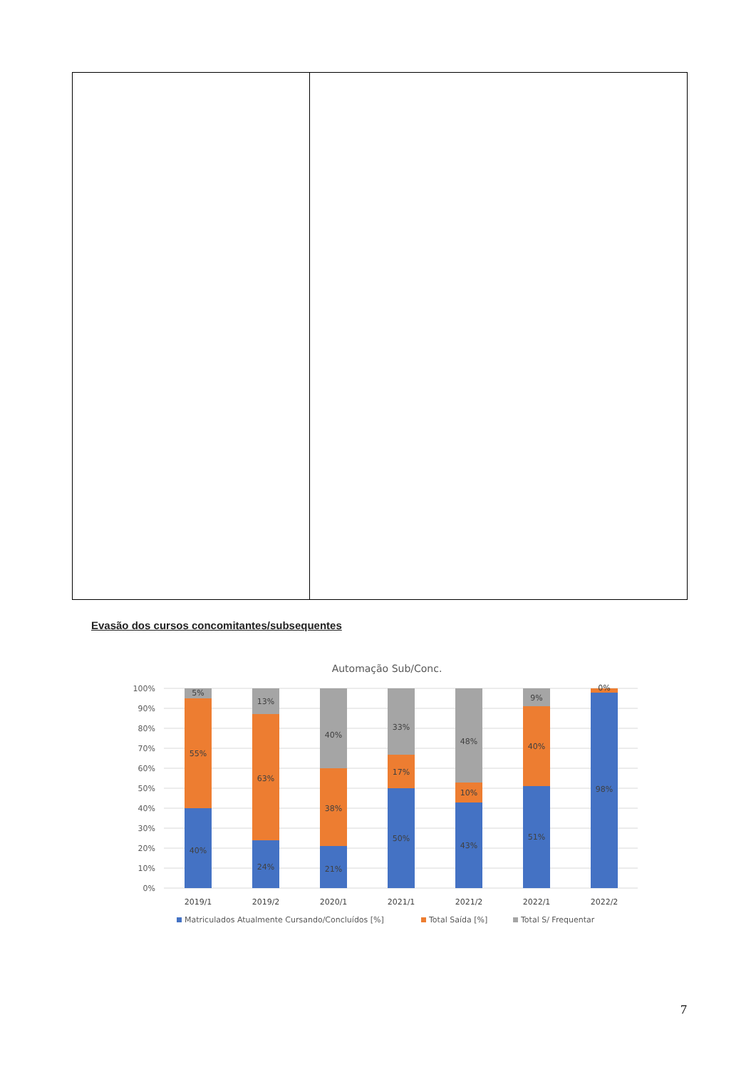Evasão dos cursos concomitantes/subsequentes
Automação Sub/Conc.
100%
90%
80%
70%
60%
50%
40%
30%
20%
10%
0%
5%
55%
40%
13%
63%
24%
40%
38%
21%
33%
17%
50%
48%
10%
43%
9%
40%
51%
0%
98%
2019/1
2019/2
2020/1
2021/1
2021/2
2022/1
2022/2
Matriculados Atualmente Cursando/Concluídos [%]
Total Saída [%]
Total S/ Frequentar
7